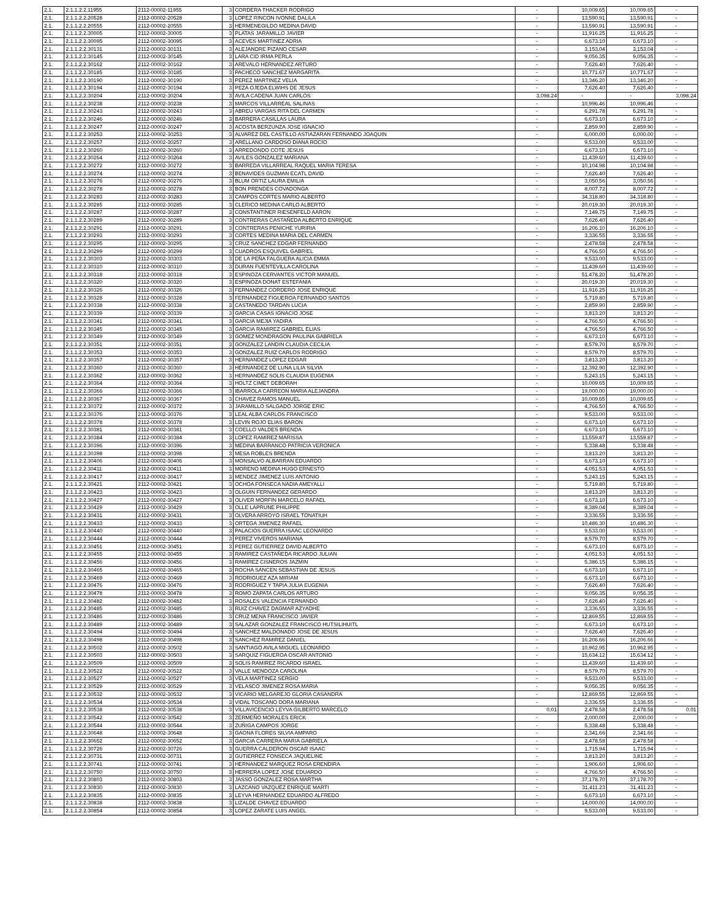| 2.1. | 2.1.1.2.2.11955 | 2112-00002-11955 | 3 | CORDERA THACKER RODRIGO | - | 10,009.65 | 10,009.65 | - |
| 2.1. | 2.1.1.2.2.20528 | 2112-00002-20528 | 3 | LOPEZ RINCON IVONNE DALILA | - | 13,590.91 | 13,590.91 | - |
| 2.1. | 2.1.1.2.2.20555 | 2112-00002-20555 | 3 | HERMENEGILDO MEDINA DAVID | - | 13,590.91 | 13,590.91 | - |
| 2.1. | 2.1.1.2.2.30005 | 2112-00002-30005 | 3 | PLATAS JARAMILLO JAVIER | - | 11,916.25 | 11,916.25 | - |
| 2.1. | 2.1.1.2.2.30095 | 2112-00002-30095 | 3 | ACEVES MARTINEZ ADRIA | - | 6,673.10 | 6,673.10 | - |
| 2.1. | 2.1.1.2.2.30131 | 2112-00002-30131 | 3 | ALEJANDRE PIZANO CESAR | - | 3,153.04 | 3,153.04 | - |
| 2.1. | 2.1.1.2.2.30145 | 2112-00002-30145 | 3 | LARA CID IRMA PERLA | - | 9,056.35 | 9,056.35 | - |
| 2.1. | 2.1.1.2.2.30162 | 2112-00002-30162 | 3 | AREVALO HERNANDEZ ARTURO | - | 7,626.40 | 7,626.40 | - |
| 2.1. | 2.1.1.2.2.30185 | 2112-00002-30185 | 3 | PACHECO SANCHEZ MARGARITA | - | 10,771.67 | 10,771.67 | - |
| 2.1. | 2.1.1.2.2.30190 | 2112-00002-30190 | 3 | PEREZ MARTINEZ VELIA | - | 13,346.20 | 13,346.20 | - |
| 2.1. | 2.1.1.2.2.30194 | 2112-00002-30194 | 3 | PEZA OJEDA ELWIHS DE JESUS | - | 7,626.40 | 7,626.40 | - |
| 2.1. | 2.1.1.2.2.30204 | 2112-00002-30204 | 3 | AVILA CADENA JUAN CARLOS | 3,098.24 | - | - | 3,098.24 |
| 2.1. | 2.1.1.2.2.30238 | 2112-00002-30238 | 3 | MARCOS VILLARREAL SALINAS | - | 10,996.46 | 10,996.46 | - |
| 2.1. | 2.1.1.2.2.30243 | 2112-00002-30243 | 3 | ABREU VARGAS RITA DEL CARMEN | - | 6,291.78 | 6,291.78 | - |
| 2.1. | 2.1.1.2.2.30246 | 2112-00002-30246 | 3 | BARRERA CASILLAS LAURA | - | 6,673.10 | 6,673.10 | - |
| 2.1. | 2.1.1.2.2.30247 | 2112-00002-30247 | 3 | ACOSTA BERZUNZA JOSE IGNACIO | - | 2,859.90 | 2,859.90 | - |
| 2.1. | 2.1.1.2.2.30253 | 2112-00002-30253 | 3 | ALVAREZ DEL CASTILLO ASTIAZARAN FERNANDO JOAQUIN | - | 6,000.00 | 6,000.00 | - |
| 2.1. | 2.1.1.2.2.30257 | 2112-00002-30257 | 3 | ARELLANO CARDOSO DIANA ROCIO | - | 9,533.00 | 9,533.00 | - |
| 2.1. | 2.1.1.2.2.30260 | 2112-00002-30260 | 3 | ARREDONDO COTE JESUS | - | 6,673.10 | 6,673.10 | - |
| 2.1. | 2.1.1.2.2.30264 | 2112-00002-30264 | 3 | AVILES GONZALEZ MARIANA | - | 11,439.60 | 11,439.60 | - |
| 2.1. | 2.1.1.2.2.30272 | 2112-00002-30272 | 3 | BARREDA VILLARREAL RAQUEL MARIA TERESA | - | 10,104.98 | 10,104.98 | - |
| 2.1. | 2.1.1.2.2.30274 | 2112-00002-30274 | 3 | BENAVIDES GUZMAN ECATL DAVID | - | 7,626.40 | 7,626.40 | - |
| 2.1. | 2.1.1.2.2.30276 | 2112-00002-30276 | 3 | BLUM ORTIZ LAURA EMILIA | - | 3,050.56 | 3,050.56 | - |
| 2.1. | 2.1.1.2.2.30278 | 2112-00002-30278 | 3 | BON PRENDES COVADONGA | - | 8,007.72 | 8,007.72 | - |
| 2.1. | 2.1.1.2.2.30283 | 2112-00002-30283 | 3 | CAMPOS CORTES MARIO ALBERTO | - | 34,318.80 | 34,318.80 | - |
| 2.1. | 2.1.1.2.2.30285 | 2112-00002-30285 | 3 | CLERICO MEDINA CARLO ALBERTO | - | 20,019.30 | 20,019.30 | - |
| 2.1. | 2.1.1.2.2.30287 | 2112-00002-30287 | 3 | CONSTANTINER RIESENFELD AARON | - | 7,149.75 | 7,149.75 | - |
| 2.1. | 2.1.1.2.2.30289 | 2112-00002-30289 | 3 | CONTRERAS CASTAÑEDA ALBERTO ENRIQUE | - | 7,626.40 | 7,626.40 | - |
| 2.1. | 2.1.1.2.2.30291 | 2112-00002-30291 | 3 | CONTRERAS PENICHE YURIRIA | - | 16,206.10 | 16,206.10 | - |
| 2.1. | 2.1.1.2.2.30293 | 2112-00002-30293 | 3 | CORTES MEDINA MARIA DEL CARMEN | - | 3,336.55 | 3,336.55 | - |
| 2.1. | 2.1.1.2.2.30295 | 2112-00002-30295 | 3 | CRUZ SANCHEZ EDGAR FERNANDO | - | 2,478.58 | 2,478.58 | - |
| 2.1. | 2.1.1.2.2.30299 | 2112-00002-30299 | 3 | CUADROS ESQUIVEL GABRIEL | - | 4,766.50 | 4,766.50 | - |
| 2.1. | 2.1.1.2.2.30303 | 2112-00002-30303 | 3 | DE LA PEÑA FALGUERA ALICIA EMMA | - | 9,533.00 | 9,533.00 | - |
| 2.1. | 2.1.1.2.2.30310 | 2112-00002-30310 | 3 | DURAN FUENTEVILLA CAROLINA | - | 11,439.60 | 11,439.60 | - |
| 2.1. | 2.1.1.2.2.30318 | 2112-00002-30318 | 3 | ESPINOZA CERVANTES VICTOR MANUEL | - | 51,478.20 | 51,478.20 | - |
| 2.1. | 2.1.1.2.2.30320 | 2112-00002-30320 | 3 | ESPINOZA DONAT ESTEFANIA | - | 20,019.30 | 20,019.30 | - |
| 2.1. | 2.1.1.2.2.30326 | 2112-00002-30326 | 3 | FERNANDEZ CORDERO JOSE ENRIQUE | - | 11,916.25 | 11,916.25 | - |
| 2.1. | 2.1.1.2.2.30328 | 2112-00002-30328 | 3 | FERNANDEZ FIGUEROA FERNANDO SANTOS | - | 5,719.80 | 5,719.80 | - |
| 2.1. | 2.1.1.2.2.30338 | 2112-00002-30338 | 3 | CASTANEDO TARDAN LUCIA | - | 2,859.90 | 2,859.90 | - |
| 2.1. | 2.1.1.2.2.30339 | 2112-00002-30339 | 3 | GARCIA CASAS IGNACIO JOSE | - | 3,813.20 | 3,813.20 | - |
| 2.1. | 2.1.1.2.2.30341 | 2112-00002-30341 | 3 | GARCIA MEJIA YADIRA | - | 4,766.50 | 4,766.50 | - |
| 2.1. | 2.1.1.2.2.30345 | 2112-00002-30345 | 3 | GARCIA RAMIREZ GABRIEL ELIAS | - | 4,766.50 | 4,766.50 | - |
| 2.1. | 2.1.1.2.2.30349 | 2112-00002-30349 | 3 | GOMEZ MONDRAGON PAULINA GABRIELA | - | 6,673.10 | 6,673.10 | - |
| 2.1. | 2.1.1.2.2.30351 | 2112-00002-30351 | 3 | GONZALEZ LANDIN CLAUDIA CECILIA | - | 8,579.70 | 8,579.70 | - |
| 2.1. | 2.1.1.2.2.30353 | 2112-00002-30353 | 3 | GONZALEZ RUIZ CARLOS RODRIGO | - | 8,579.70 | 8,579.70 | - |
| 2.1. | 2.1.1.2.2.30357 | 2112-00002-30357 | 3 | HERNANDEZ LOPEZ EDGAR | - | 3,813.20 | 3,813.20 | - |
| 2.1. | 2.1.1.2.2.30360 | 2112-00002-30360 | 3 | HERNANDEZ DE LUNA LILIA SILVIA | - | 12,392.90 | 12,392.90 | - |
| 2.1. | 2.1.1.2.2.30362 | 2112-00002-30362 | 3 | HERNANDEZ SOLIS CLAUDIA EUGENIA | - | 5,243.15 | 5,243.15 | - |
| 2.1. | 2.1.1.2.2.30364 | 2112-00002-30364 | 3 | HOLTZ CIMET DEBORAH | - | 10,009.65 | 10,009.65 | - |
| 2.1. | 2.1.1.2.2.30366 | 2112-00002-30366 | 3 | IBARROLA CARREON MARIA ALEJANDRA | - | 19,000.00 | 19,000.00 | - |
| 2.1. | 2.1.1.2.2.30367 | 2112-00002-30367 | 3 | CHAVEZ RAMOS MANUEL | - | 10,009.65 | 10,009.65 | - |
| 2.1. | 2.1.1.2.2.30372 | 2112-00002-30372 | 3 | JARAMILLO SALGADO JORGE ERIC | - | 4,766.50 | 4,766.50 | - |
| 2.1. | 2.1.1.2.2.30376 | 2112-00002-30376 | 3 | LEAL ALBA CARLOS FRANCISCO | - | 9,533.00 | 9,533.00 | - |
| 2.1. | 2.1.1.2.2.30378 | 2112-00002-30378 | 3 | LEVIN ROJO ELIAS BARON | - | 6,673.10 | 6,673.10 | - |
| 2.1. | 2.1.1.2.2.30381 | 2112-00002-30381 | 3 | COELLO VALDES BRENDA | - | 6,673.10 | 6,673.10 | - |
| 2.1. | 2.1.1.2.2.30384 | 2112-00002-30384 | 3 | LOPEZ RAMIREZ MARISSA | - | 13,559.87 | 13,559.87 | - |
| 2.1. | 2.1.1.2.2.30396 | 2112-00002-30396 | 3 | MEDINA BARRANCO PATRICIA VERONICA | - | 5,338.48 | 5,338.48 | - |
| 2.1. | 2.1.1.2.2.30398 | 2112-00002-30398 | 3 | MESA ROBLES BRENDA | - | 3,813.20 | 3,813.20 | - |
| 2.1. | 2.1.1.2.2.30406 | 2112-00002-30406 | 3 | MONSALVO ALBARRAN EDUARDO | - | 6,673.10 | 6,673.10 | - |
| 2.1. | 2.1.1.2.2.30411 | 2112-00002-30411 | 3 | MORENO MEDINA HUGO ERNESTO | - | 4,051.53 | 4,051.53 | - |
| 2.1. | 2.1.1.2.2.30417 | 2112-00002-30417 | 3 | MENDEZ JIMENEZ LUIS ANTONIO | - | 5,243.15 | 5,243.15 | - |
| 2.1. | 2.1.1.2.2.30421 | 2112-00002-30421 | 3 | OCHOA FONSECA NADIA AMEYALLI | - | 5,719.80 | 5,719.80 | - |
| 2.1. | 2.1.1.2.2.30423 | 2112-00002-30423 | 3 | OLGUIN FERNANDEZ GERARDO | - | 3,813.20 | 3,813.20 | - |
| 2.1. | 2.1.1.2.2.30427 | 2112-00002-30427 | 3 | OLIVER MORFIN MARCELO RAFAEL | - | 6,673.10 | 6,673.10 | - |
| 2.1. | 2.1.1.2.2.30429 | 2112-00002-30429 | 3 | OLLE LAPRUNE PHILIPPE | - | 8,389.04 | 8,389.04 | - |
| 2.1. | 2.1.1.2.2.30431 | 2112-00002-30431 | 3 | OLVERA ARROYO ISRAEL TONATIUH | - | 3,336.55 | 3,336.55 | - |
| 2.1. | 2.1.1.2.2.30433 | 2112-00002-30433 | 3 | ORTEGA JIMENEZ RAFAEL | - | 10,486.30 | 10,486.30 | - |
| 2.1. | 2.1.1.2.2.30440 | 2112-00002-30440 | 3 | PALACIOS GUERRA ISAAC LEONARDO | - | 9,533.00 | 9,533.00 | - |
| 2.1. | 2.1.1.2.2.30444 | 2112-00002-30444 | 3 | PEREZ VIVEROS MARIANA | - | 8,579.70 | 8,579.70 | - |
| 2.1. | 2.1.1.2.2.30451 | 2112-00002-30451 | 3 | PEREZ GUTIERREZ DAVID ALBERTO | - | 6,673.10 | 6,673.10 | - |
| 2.1. | 2.1.1.2.2.30455 | 2112-00002-30455 | 3 | RAMIREZ CASTAÑEDA RICARDO JULIAN | - | 4,051.53 | 4,051.53 | - |
| 2.1. | 2.1.1.2.2.30456 | 2112-00002-30456 | 3 | RAMIREZ CISNEROS JAZMIN | - | 5,386.15 | 5,386.15 | - |
| 2.1. | 2.1.1.2.2.30465 | 2112-00002-30465 | 3 | ROCHA SANCEN SEBASTIAN DE JESUS | - | 6,673.10 | 6,673.10 | - |
| 2.1. | 2.1.1.2.2.30469 | 2112-00002-30469 | 3 | RODRIGUEZ AZA MIRIAM | - | 6,673.10 | 6,673.10 | - |
| 2.1. | 2.1.1.2.2.30476 | 2112-00002-30476 | 3 | RODRIGUEZ Y TAPIA JULIA EUGENIA | - | 7,626.40 | 7,626.40 | - |
| 2.1. | 2.1.1.2.2.30478 | 2112-00002-30478 | 3 | ROMO ZAPATA CARLOS ARTURO | - | 9,056.35 | 9,056.35 | - |
| 2.1. | 2.1.1.2.2.30482 | 2112-00002-30482 | 3 | ROSALES VALENCIA FERNANDO | - | 7,626.40 | 7,626.40 | - |
| 2.1. | 2.1.1.2.2.30485 | 2112-00002-30485 | 3 | RUIZ CHAVEZ DAGMAR AZYADHE | - | 3,336.55 | 3,336.55 | - |
| 2.1. | 2.1.1.2.2.30486 | 2112-00002-30486 | 3 | CRUZ MENA FRANCISCO JAVIER | - | 12,869.55 | 12,869.55 | - |
| 2.1. | 2.1.1.2.2.30489 | 2112-00002-30489 | 3 | SALAZAR GONZALEZ FRANCISCO HUTSILIHUITL | - | 6,673.10 | 6,673.10 | - |
| 2.1. | 2.1.1.2.2.30494 | 2112-00002-30494 | 3 | SANCHEZ MALDONADO JOSE DE JESUS | - | 7,626.40 | 7,626.40 | - |
| 2.1. | 2.1.1.2.2.30498 | 2112-00002-30498 | 3 | SANCHEZ RAMIREZ DANIEL | - | 16,206.66 | 16,206.66 | - |
| 2.1. | 2.1.1.2.2.30502 | 2112-00002-30502 | 3 | SANTIAGO AVILA MIGUEL LEONARDO | - | 10,962.95 | 10,962.95 | - |
| 2.1. | 2.1.1.2.2.30503 | 2112-00002-30503 | 3 | SARQUIZ FIGUEROA OSCAR ANTONIO | - | 15,634.12 | 15,634.12 | - |
| 2.1. | 2.1.1.2.2.30509 | 2112-00002-30509 | 3 | SOLIS RAMIREZ RICARDO ISRAEL | - | 11,439.60 | 11,439.60 | - |
| 2.1. | 2.1.1.2.2.30522 | 2112-00002-30522 | 3 | VALLE MENDOZA CAROLINA | - | 8,579.70 | 8,579.70 | - |
| 2.1. | 2.1.1.2.2.30527 | 2112-00002-30527 | 3 | VELA MARTINEZ SERGIO | - | 9,533.00 | 9,533.00 | - |
| 2.1. | 2.1.1.2.2.30529 | 2112-00002-30529 | 3 | VELASCO JIMENEZ ROSA MARIA | - | 9,056.35 | 9,056.35 | - |
| 2.1. | 2.1.1.2.2.30532 | 2112-00002-30532 | 3 | VICARIO MELGAREJO GLORIA CASANDRA | - | 12,869.55 | 12,869.55 | - |
| 2.1. | 2.1.1.2.2.30534 | 2112-00002-30534 | 3 | VIDAL TOSCANO DORA MARIANA | - | 3,336.55 | 3,336.55 | - |
| 2.1. | 2.1.1.2.2.30538 | 2112-00002-30538 | 3 | VILLAVICENCIO LEYVA GILBERTO MARCELO | 0.01 | 2,478.58 | 2,478.58 | 0.01 |
| 2.1. | 2.1.1.2.2.30542 | 2112-00002-30542 | 3 | ZERMEÑO MORALES ERICK | - | 2,000.00 | 2,000.00 | - |
| 2.1. | 2.1.1.2.2.30544 | 2112-00002-30544 | 3 | ZUÑIGA CAMPOS JORGE | - | 5,338.48 | 5,338.48 | - |
| 2.1. | 2.1.1.2.2.30648 | 2112-00002-30648 | 3 | GAONA FLORES SILVIA AMPARO | - | 2,341.66 | 2,341.66 | - |
| 2.1. | 2.1.1.2.2.30652 | 2112-00002-30652 | 3 | GARCIA CARRERA MARIA GABRIELA | - | 2,478.58 | 2,478.58 | - |
| 2.1. | 2.1.1.2.2.30726 | 2112-00002-30726 | 3 | GUERRA CALDERON OSCAR ISAAC | - | 1,715.94 | 1,715.94 | - |
| 2.1. | 2.1.1.2.2.30731 | 2112-00002-30731 | 3 | GUTIERREZ FONSECA JAQUELINE | - | 3,813.20 | 3,813.20 | - |
| 2.1. | 2.1.1.2.2.30741 | 2112-00002-30741 | 3 | HERNANDEZ MARQUEZ ROSA ERENDIRA | - | 1,906.60 | 1,906.60 | - |
| 2.1. | 2.1.1.2.2.30750 | 2112-00002-30750 | 3 | HERRERA LOPEZ JOSE EDUARDO | - | 4,766.50 | 4,766.50 | - |
| 2.1. | 2.1.1.2.2.30803 | 2112-00002-30803 | 3 | JASSO GONZALEZ ROSA MARTHA | - | 37,178.70 | 37,178.70 | - |
| 2.1. | 2.1.1.2.2.30830 | 2112-00002-30830 | 3 | LAZCANO VAZQUEZ ENRIQUE MARTI | - | 31,411.23 | 31,411.23 | - |
| 2.1. | 2.1.1.2.2.30835 | 2112-00002-30835 | 3 | LEYVA HERNANDEZ EDUARDO ALFREDO | - | 6,673.10 | 6,673.10 | - |
| 2.1. | 2.1.1.2.2.30838 | 2112-00002-30838 | 3 | LIZALDE CHAVEZ EDUARDO | - | 14,000.00 | 14,000.00 | - |
| 2.1. | 2.1.1.2.2.30854 | 2112-00002-30854 | 3 | LOPEZ ZARATE LUIS ANGEL | - | 9,533.00 | 9,533.00 | - |